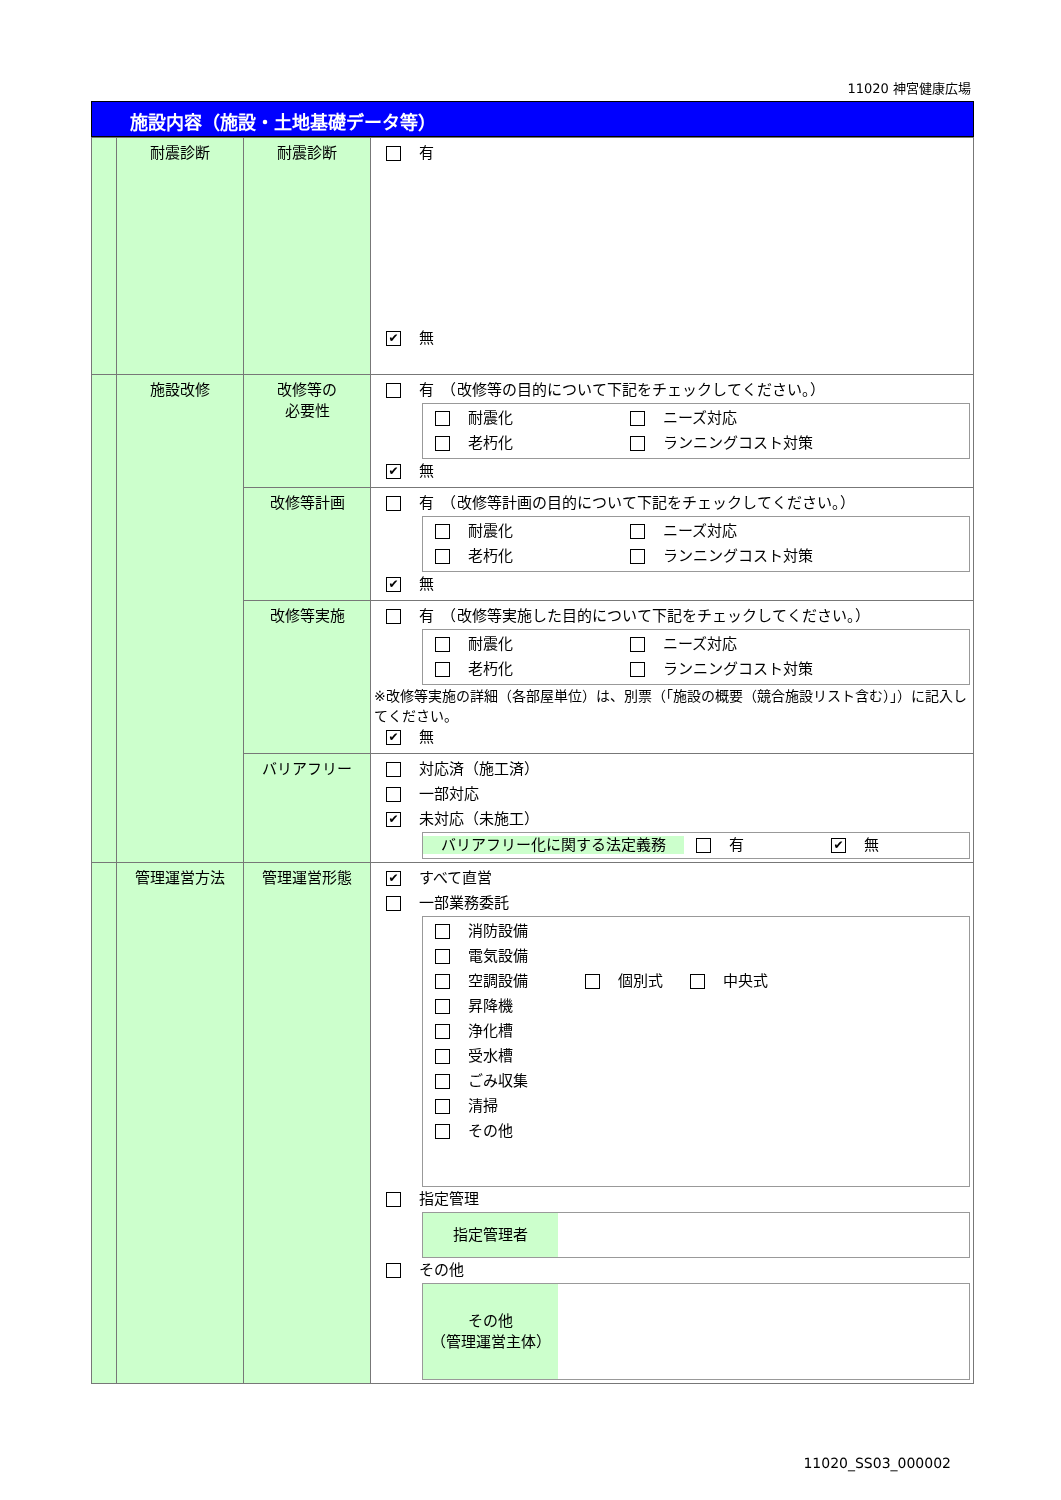11020 神宮健康広場
施設内容（施設・土地基礎データ等）
| | 耐震診断 | 耐震診断 | 有 ✔ 無 |
| | 施設改修 | 改修等の 必要性 | 有 （改修等の目的について下記をチェックしてください。） 耐震化 ニーズ対応 老朽化 ランニングコスト対策 ✔ 無 |
| | | 改修等計画 | 有 （改修等計画の目的について下記をチェックしてください。） 耐震化 ニーズ対応 老朽化 ランニングコスト対策 ✔ 無 |
| | | 改修等実施 | 有 （改修等実施した目的について下記をチェックしてください。） 耐震化 ニーズ対応 老朽化 ランニングコスト対策 ※改修等実施の詳細（各部屋単位）は、別票（「施設の概要（競合施設リスト含む）」）に記入してください。 ✔ 無 |
| | | バリアフリー | 対応済（施工済） 一部対応 ✔ 未対応（未施工） バリアフリー化に関する法定義務 有 ✔ 無 |
| | 管理運営方法 | 管理運営形態 | ✔ すべて直営 一部業務委託 消防設備 電気設備 空調設備 個別式 中央式 昇降機 浄化槽 受水槽 ごみ収集 清掃 その他 指定管理 指定管理者 その他 その他 （管理運営主体） |
11020_SS03_000002